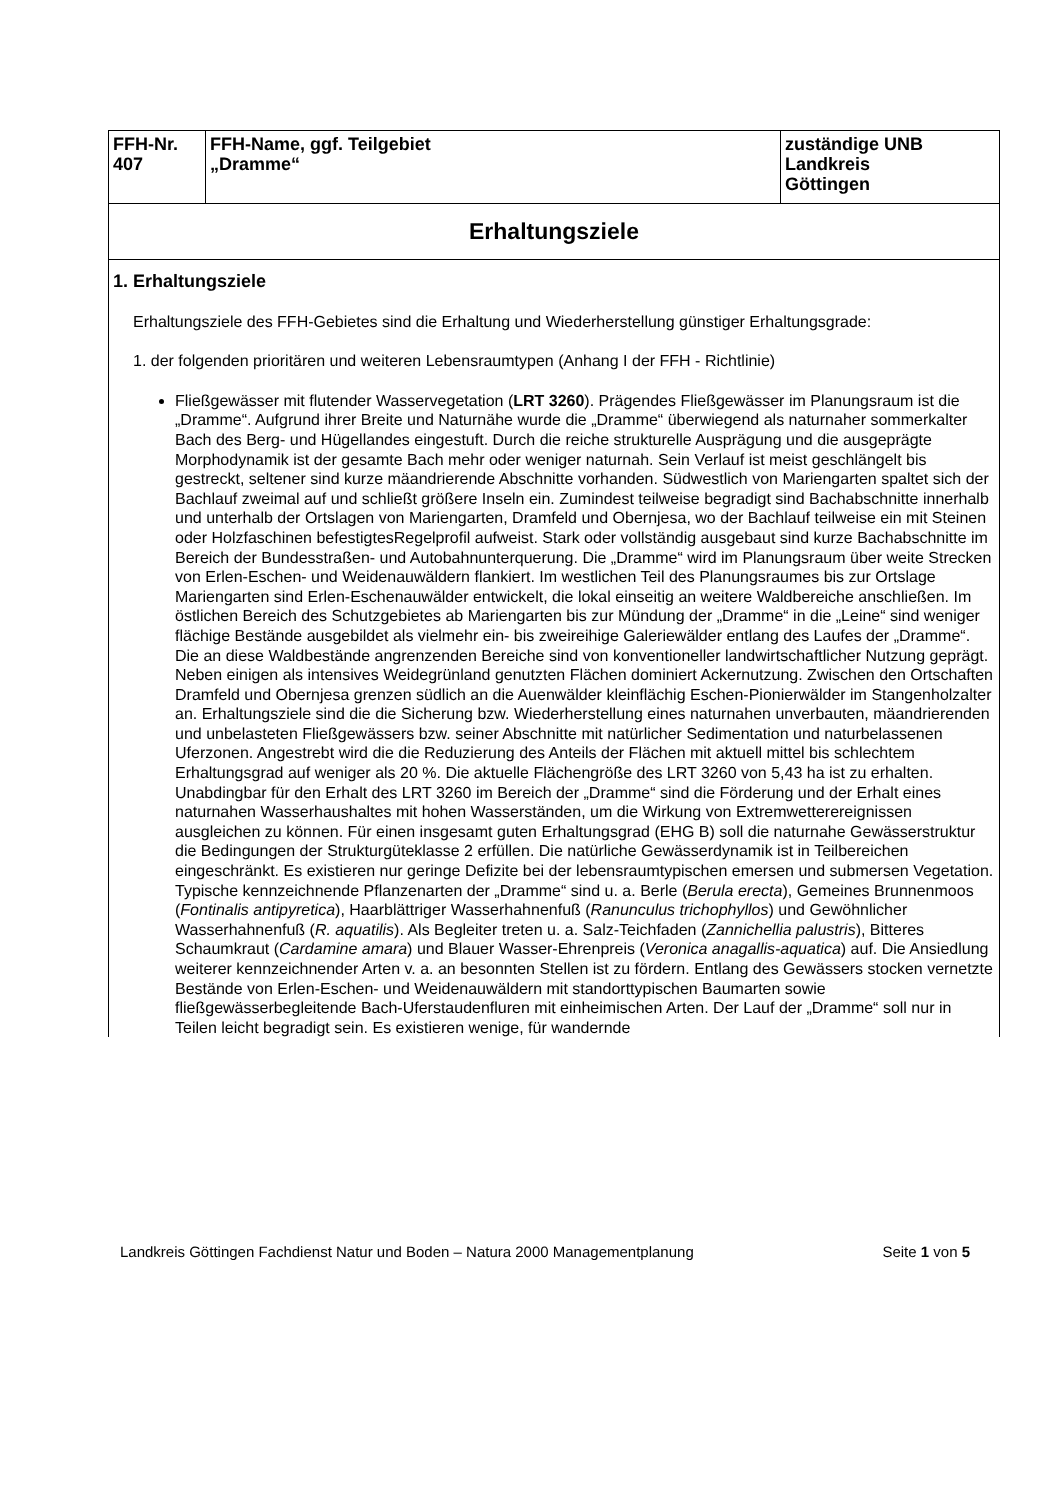| FFH-Nr. 407 | FFH-Name, ggf. Teilgebiet „Dramme“ | zuständige UNB Landkreis Göttingen |
| Erhaltungsziele | | |
| 1. Erhaltungsziele Erhaltungsziele des FFH-Gebietes sind die Erhaltung und Wiederherstellung günstiger Erhaltungsgrade: 1. der folgenden prioritären und weiteren Lebensraumtypen (Anhang I der FFH - Richtlinie) Fließgewässer mit flutender Wasservegetation ( LRT 3260 ). Prägendes Fließgewässer im Planungsraum ist die „Dramme“. Aufgrund ihrer Breite und Naturnähe wurde die „Dramme“ überwiegend als naturnaher sommerkalter Bach des Berg- und Hügellandes eingestuft. Durch die reiche strukturelle Ausprägung und die ausgeprägte Morphodynamik ist der gesamte Bach mehr oder weniger naturnah. Sein Verlauf ist meist geschlängelt bis gestreckt, seltener sind kurze mäandrierende Abschnitte vorhanden. Südwestlich von Mariengarten spaltet sich der Bachlauf zweimal auf und schließt größere Inseln ein. Zumindest teilweise begradigt sind Bachabschnitte innerhalb und unterhalb der Ortslagen von Mariengarten, Dramfeld und Obernjesa, wo der Bachlauf teilweise ein mit Steinen oder Holzfaschinen befestigtesRegelprofil aufweist. Stark oder vollständig ausgebaut sind kurze Bachabschnitte im Bereich der Bundesstraßen- und Autobahnunterquerung. Die „Dramme“ wird im Planungsraum über weite Strecken von Erlen-Eschen- und Weidenauwäldern flankiert. Im westlichen Teil des Planungsraumes bis zur Ortslage Mariengarten sind Erlen-Eschenauwälder entwickelt, die lokal einseitig an weitere Waldbereiche anschließen. Im östlichen Bereich des Schutzgebietes ab Mariengarten bis zur Mündung der „Dramme“ in die „Leine“ sind weniger flächige Bestände ausgebildet als vielmehr ein- bis zweireihige Galeriewälder entlang des Laufes der „Dramme“. Die an diese Waldbestände angrenzenden Bereiche sind von konventioneller landwirtschaftlicher Nutzung geprägt. Neben einigen als intensives Weidegrünland genutzten Flächen dominiert Ackernutzung. Zwischen den Ortschaften Dramfeld und Obernjesa grenzen südlich an die Auenwälder kleinflächig Eschen-Pionierwälder im Stangenholzalter an. Erhaltungsziele sind die die Sicherung bzw. Wiederherstellung eines naturnahen unverbauten, mäandrierenden und unbelasteten Fließgewässers bzw. seiner Abschnitte mit natürlicher Sedimentation und naturbelassenen Uferzonen. Angestrebt wird die die Reduzierung des Anteils der Flächen mit aktuell mittel bis schlechtem Erhaltungsgrad auf weniger als 20 %. Die aktuelle Flächengröße des LRT 3260 von 5,43 ha ist zu erhalten. Unabdingbar für den Erhalt des LRT 3260 im Bereich der „Dramme“ sind die Förderung und der Erhalt eines naturnahen Wasserhaushaltes mit hohen Wasserständen, um die Wirkung von Extremwetterereignissen ausgleichen zu können. Für einen insgesamt guten Erhaltungsgrad (EHG B) soll die naturnahe Gewässerstruktur die Bedingungen der Strukturgüteklasse 2 erfüllen. Die natürliche Gewässerdynamik ist in Teilbereichen eingeschränkt. Es existieren nur geringe Defizite bei der lebensraumtypischen emersen und submersen Vegetation. Typische kennzeichnende Pflanzenarten der „Dramme“ sind u. a. Berle ( Berula erecta ), Gemeines Brunnenmoos ( Fontinalis antipyretica ), Haarblättriger Wasserhahnenfuß ( Ranunculus trichophyllos ) und Gewöhnlicher Wasserhahnenfuß ( R. aquatilis ). Als Begleiter treten u. a. Salz-Teichfaden ( Zannichellia palustris ), Bitteres Schaumkraut ( Cardamine amara ) und Blauer Wasser-Ehrenpreis ( Veronica anagallis-aquatica ) auf. Die Ansiedlung weiterer kennzeichnender Arten v. a. an besonnten Stellen ist zu fördern. Entlang des Gewässers stocken vernetzte Bestände von Erlen-Eschen- und Weidenauwäldern mit standorttypischen Baumarten sowie fließgewässerbegleitende Bach-Uferstaudenfluren mit einheimischen Arten. Der Lauf der „Dramme“ soll nur in Teilen leicht begradigt sein. Es existieren wenige, für wandernde | | |
Landkreis Göttingen Fachdienst Natur und Boden – Natura 2000 Managementplanung Seite 1 von 5